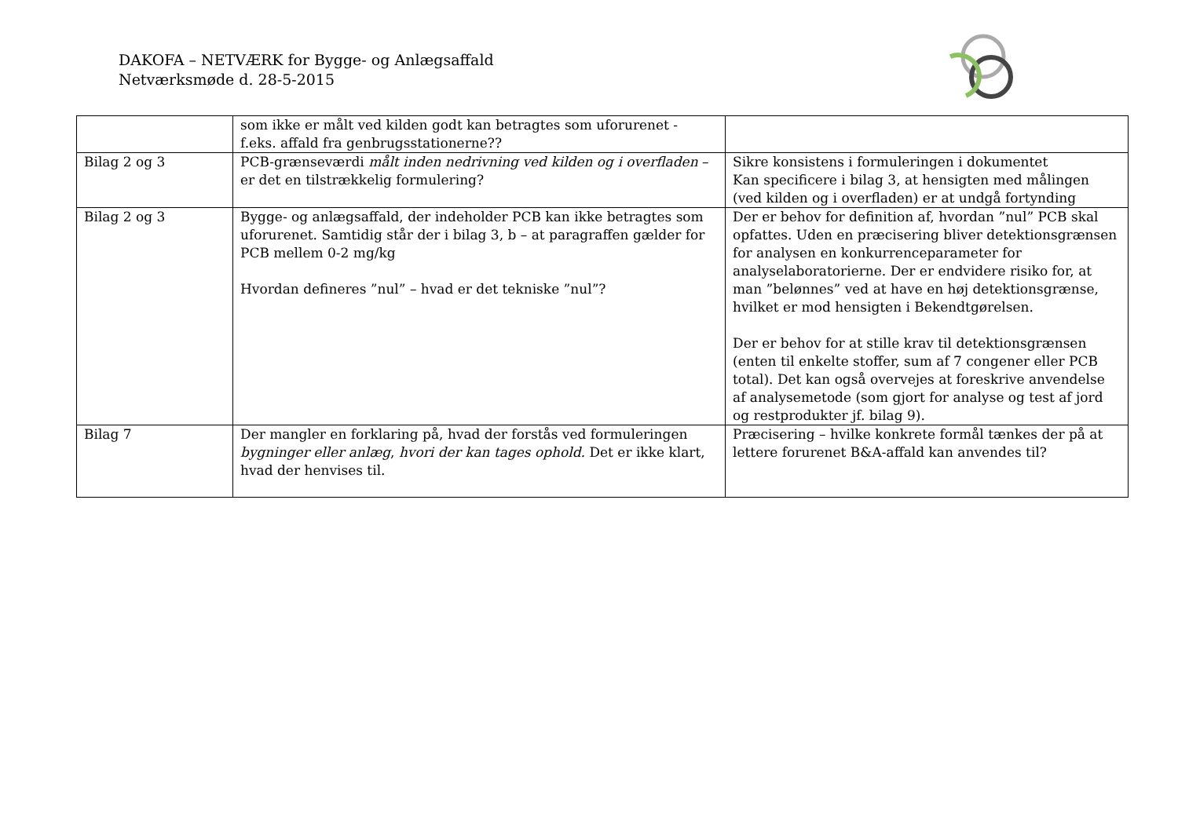DAKOFA – NETVÆRK for Bygge- og Anlægsaffald
Netværksmøde d. 28-5-2015
| | som ikke er målt ved kilden godt kan betragtes som uforurenet - f.eks. affald fra genbrugsstationerne?? | |
| Bilag 2 og 3 | PCB-grænseværdi målt inden nedrivning ved kilden og i overfladen – er det en tilstrækkelig formulering? | Sikre konsistens i formuleringen i dokumentet Kan specificere i bilag 3, at hensigten med målingen (ved kilden og i overfladen) er at undgå fortynding |
| Bilag 2 og 3 | Bygge- og anlægsaffald, der indeholder PCB kan ikke betragtes som uforurenet. Samtidig står der i bilag 3, b – at paragraffen gælder for PCB mellem 0-2 mg/kg Hvordan defineres ”nul” – hvad er det tekniske ”nul”? | Der er behov for definition af, hvordan ”nul” PCB skal opfattes. Uden en præcisering bliver detektionsgrænsen for analysen en konkurrenceparameter for analyselaboratorierne. Der er endvidere risiko for, at man ”belønnes” ved at have en høj detektionsgrænse, hvilket er mod hensigten i Bekendtgørelsen. Der er behov for at stille krav til detektionsgrænsen (enten til enkelte stoffer, sum af 7 congener eller PCB total). Det kan også overvejes at foreskrive anvendelse af analysemetode (som gjort for analyse og test af jord og restprodukter jf. bilag 9). |
| Bilag 7 | Der mangler en forklaring på, hvad der forstås ved formuleringen bygninger eller anlæg , hvori der kan tages ophold. Det er ikke klart, hvad der henvises til. | Præcisering – hvilke konkrete formål tænkes der på at lettere forurenet B&A-affald kan anvendes til? |